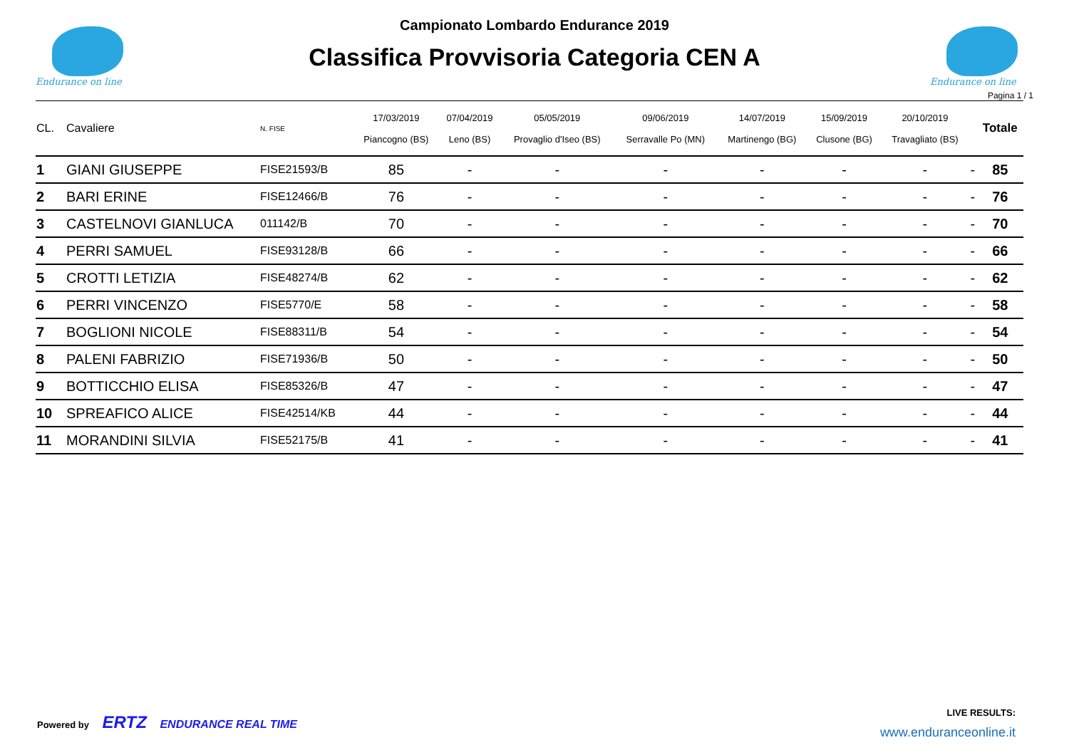Endurance on line
Campionato Lombardo Endurance 2019
Classifica Provvisoria Categoria CEN A
Endurance on line
Pagina 1 / 1
| CL. | Cavaliere | N. FISE | 17/03/2019 Piancogno (BS) | 07/04/2019 Leno (BS) | 05/05/2019 Provaglio d'Iseo (BS) | 09/06/2019 Serravalle Po (MN) | 14/07/2019 Martinengo (BG) | 15/09/2019 Clusone (BG) | 20/10/2019 Travagliato (BS) | | Totale |
| --- | --- | --- | --- | --- | --- | --- | --- | --- | --- | --- | --- |
| 1 | GIANI GIUSEPPE | FISE21593/B | 85 | - | - | - | - | - | - | - | 85 |
| 2 | BARI ERINE | FISE12466/B | 76 | - | - | - | - | - | - | - | 76 |
| 3 | CASTELNOVI GIANLUCA | 011142/B | 70 | - | - | - | - | - | - | - | 70 |
| 4 | PERRI SAMUEL | FISE93128/B | 66 | - | - | - | - | - | - | - | 66 |
| 5 | CROTTI LETIZIA | FISE48274/B | 62 | - | - | - | - | - | - | - | 62 |
| 6 | PERRI VINCENZO | FISE5770/E | 58 | - | - | - | - | - | - | - | 58 |
| 7 | BOGLIONI NICOLE | FISE88311/B | 54 | - | - | - | - | - | - | - | 54 |
| 8 | PALENI FABRIZIO | FISE71936/B | 50 | - | - | - | - | - | - | - | 50 |
| 9 | BOTTICCHIO ELISA | FISE85326/B | 47 | - | - | - | - | - | - | - | 47 |
| 10 | SPREAFICO ALICE | FISE42514/KB | 44 | - | - | - | - | - | - | - | 44 |
| 11 | MORANDINI SILVIA | FISE52175/B | 41 | - | - | - | - | - | - | - | 41 |
Powered by ERTZ ENDURANCE REAL TIME
LIVE RESULTS:
www.enduranceonline.it